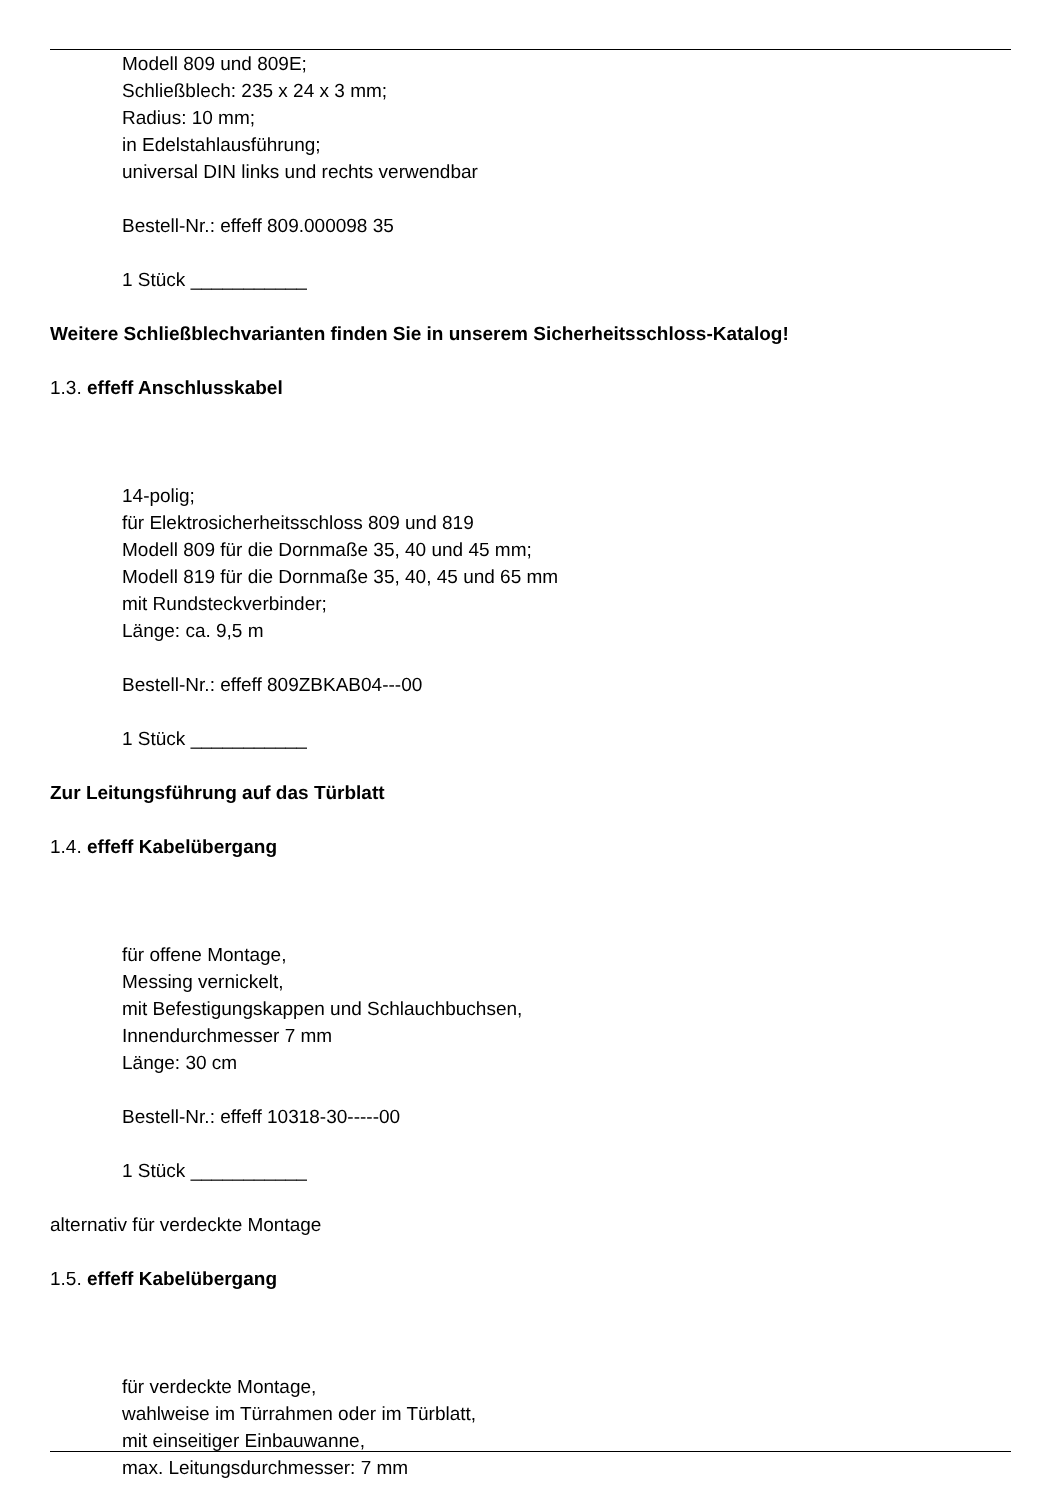Modell 809 und 809E;
Schließblech: 235 x 24 x 3 mm;
Radius: 10 mm;
in Edelstahlausführung;
universal DIN links und rechts verwendbar
Bestell-Nr.: effeff 809.000098 35
1 Stück ___________
Weitere Schließblechvarianten finden Sie in unserem Sicherheitsschloss-Katalog!
1.3. effeff Anschlusskabel
14-polig;
für Elektrosicherheitsschloss 809 und 819
Modell 809 für die Dornmaße 35, 40 und 45 mm;
Modell 819 für die Dornmaße 35, 40, 45 und 65 mm
mit Rundsteckverbinder;
Länge: ca. 9,5 m
Bestell-Nr.: effeff 809ZBKAB04---00
1 Stück ___________
Zur Leitungsführung auf das Türblatt
1.4. effeff Kabelübergang
für offene Montage,
Messing vernickelt,
mit Befestigungskappen und Schlauchbuchsen,
Innendurchmesser 7 mm
Länge: 30 cm
Bestell-Nr.: effeff 10318-30-----00
1 Stück ___________
alternativ für verdeckte Montage
1.5. effeff Kabelübergang
für verdeckte Montage,
wahlweise im Türrahmen oder im Türblatt,
mit einseitiger Einbauwanne,
max. Leitungsdurchmesser: 7 mm